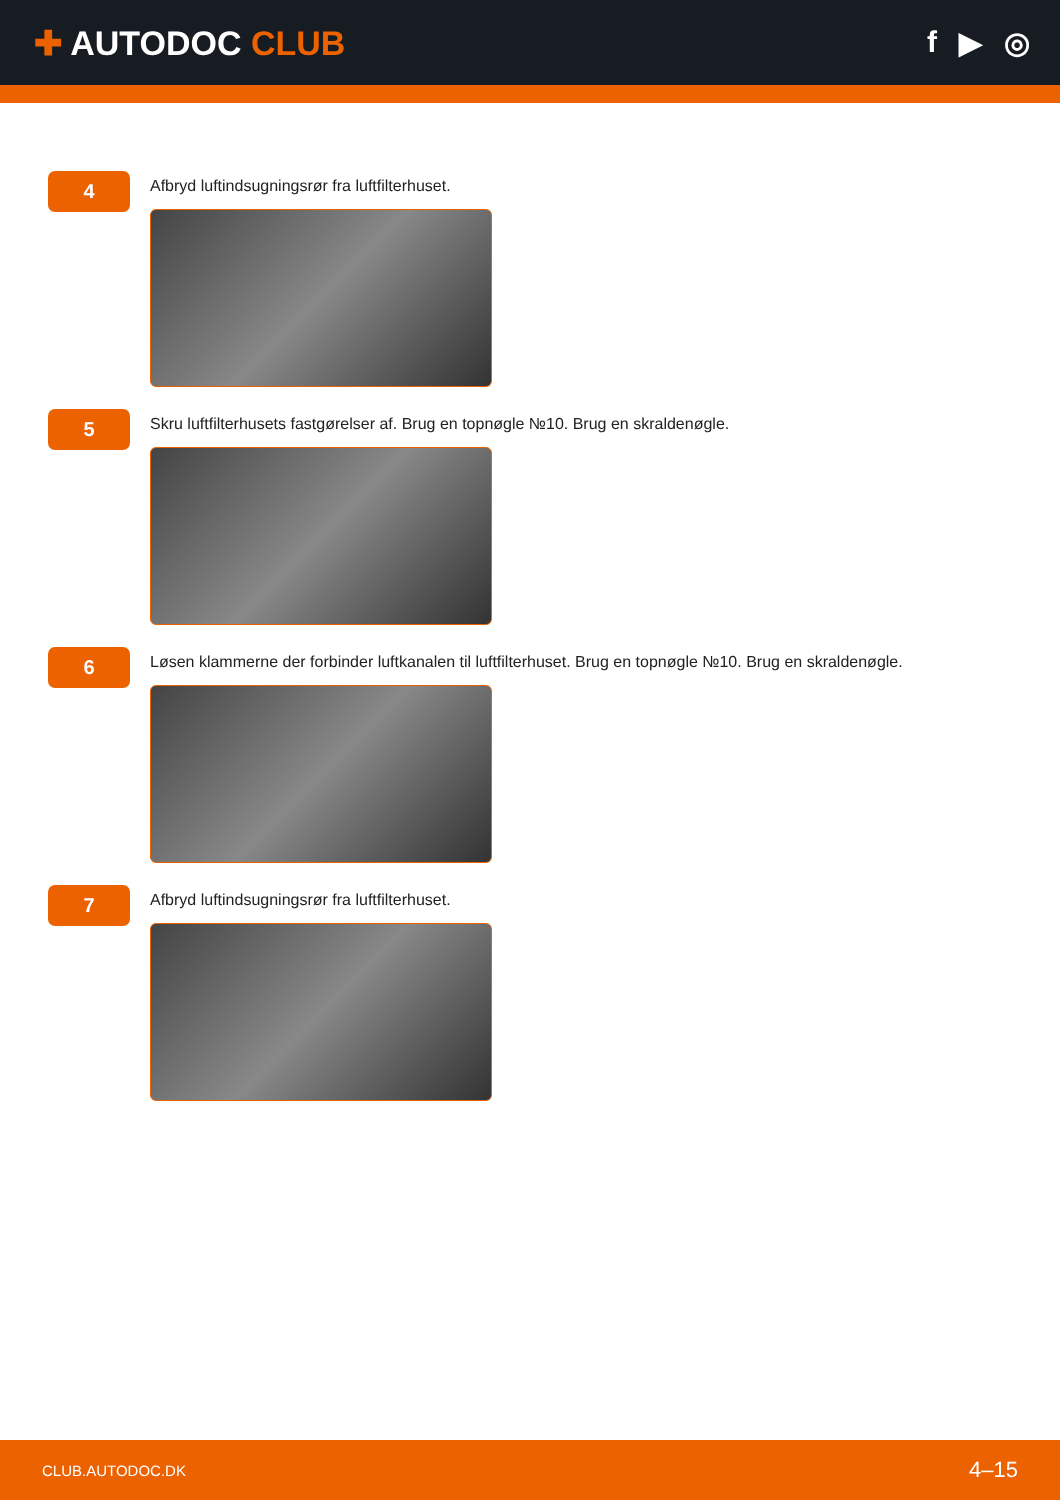✚ AUTODOC CLUB f ▶ ◎
4
Afbryd luftindsugningsrør fra luftfilterhuset.
5
Skru luftfilterhusets fastgørelser af. Brug en topnøgle №10. Brug en skraldenøgle.
6
Løsen klammerne der forbinder luftkanalen til luftfilterhuset. Brug en topnøgle №10. Brug en skraldenøgle.
7
Afbryd luftindsugningsrør fra luftfilterhuset.
CLUB.AUTODOC.DK 4–15